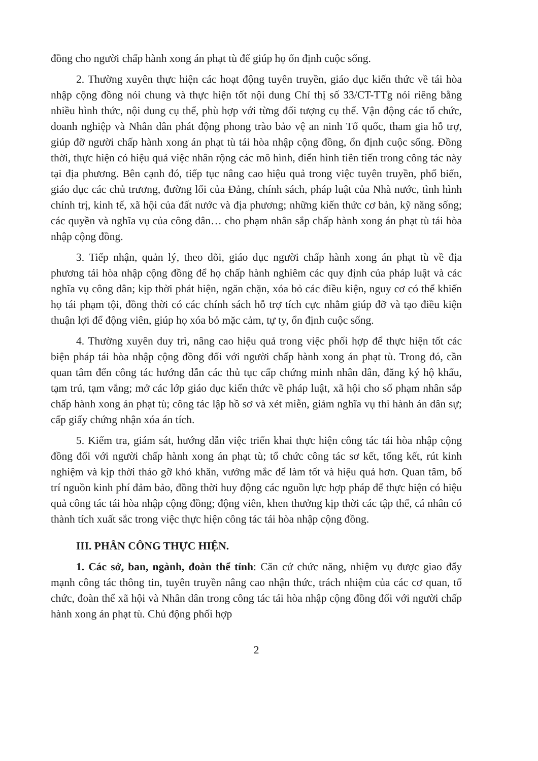đồng cho người chấp hành xong án phạt tù để giúp họ ổn định cuộc sống.
2. Thường xuyên thực hiện các hoạt động tuyên truyền, giáo dục kiến thức về tái hòa nhập cộng đồng nói chung và thực hiện tốt nội dung Chỉ thị số 33/CT-TTg nói riêng bằng nhiều hình thức, nội dung cụ thể, phù hợp với từng đối tượng cụ thể. Vận động các tổ chức, doanh nghiệp và Nhân dân phát động phong trào bảo vệ an ninh Tổ quốc, tham gia hỗ trợ, giúp đỡ người chấp hành xong án phạt tù tái hòa nhập cộng đồng, ổn định cuộc sống. Đồng thời, thực hiện có hiệu quả việc nhân rộng các mô hình, điển hình tiên tiến trong công tác này tại địa phương. Bên cạnh đó, tiếp tục nâng cao hiệu quả trong việc tuyên truyền, phổ biến, giáo dục các chủ trương, đường lối của Đảng, chính sách, pháp luật của Nhà nước, tình hình chính trị, kinh tế, xã hội của đất nước và địa phương; những kiến thức cơ bản, kỹ năng sống; các quyền và nghĩa vụ của công dân… cho phạm nhân sắp chấp hành xong án phạt tù tái hòa nhập cộng đồng.
3. Tiếp nhận, quản lý, theo dõi, giáo dục người chấp hành xong án phạt tù về địa phương tái hòa nhập cộng đồng để họ chấp hành nghiêm các quy định của pháp luật và các nghĩa vụ công dân; kịp thời phát hiện, ngăn chặn, xóa bỏ các điều kiện, nguy cơ có thể khiến họ tái phạm tội, đồng thời có các chính sách hỗ trợ tích cực nhằm giúp đỡ và tạo điều kiện thuận lợi để động viên, giúp họ xóa bỏ mặc cảm, tự ty, ổn định cuộc sống.
4. Thường xuyên duy trì, nâng cao hiệu quả trong việc phối hợp để thực hiện tốt các biện pháp tái hòa nhập cộng đồng đối với người chấp hành xong án phạt tù. Trong đó, cần quan tâm đến công tác hướng dẫn các thủ tục cấp chứng minh nhân dân, đăng ký hộ khẩu, tạm trú, tạm vắng; mở các lớp giáo dục kiến thức về pháp luật, xã hội cho số phạm nhân sắp chấp hành xong án phạt tù; công tác lập hồ sơ và xét miễn, giảm nghĩa vụ thi hành án dân sự; cấp giấy chứng nhận xóa án tích.
5. Kiểm tra, giám sát, hướng dẫn việc triển khai thực hiện công tác tái hòa nhập cộng đồng đối với người chấp hành xong án phạt tù; tổ chức công tác sơ kết, tổng kết, rút kinh nghiệm và kịp thời tháo gỡ khó khăn, vướng mắc để làm tốt và hiệu quả hơn. Quan tâm, bố trí nguồn kinh phí đảm bảo, đồng thời huy động các nguồn lực hợp pháp để thực hiện có hiệu quả công tác tái hòa nhập cộng đồng; động viên, khen thưởng kịp thời các tập thể, cá nhân có thành tích xuất sắc trong việc thực hiện công tác tái hòa nhập cộng đồng.
III. PHÂN CÔNG THỰC HIỆN.
1. Các sở, ban, ngành, đoàn thể tỉnh: Căn cứ chức năng, nhiệm vụ được giao đẩy mạnh công tác thông tin, tuyên truyền nâng cao nhận thức, trách nhiệm của các cơ quan, tổ chức, đoàn thể xã hội và Nhân dân trong công tác tái hòa nhập cộng đồng đối với người chấp hành xong án phạt tù. Chủ động phối hợp
2